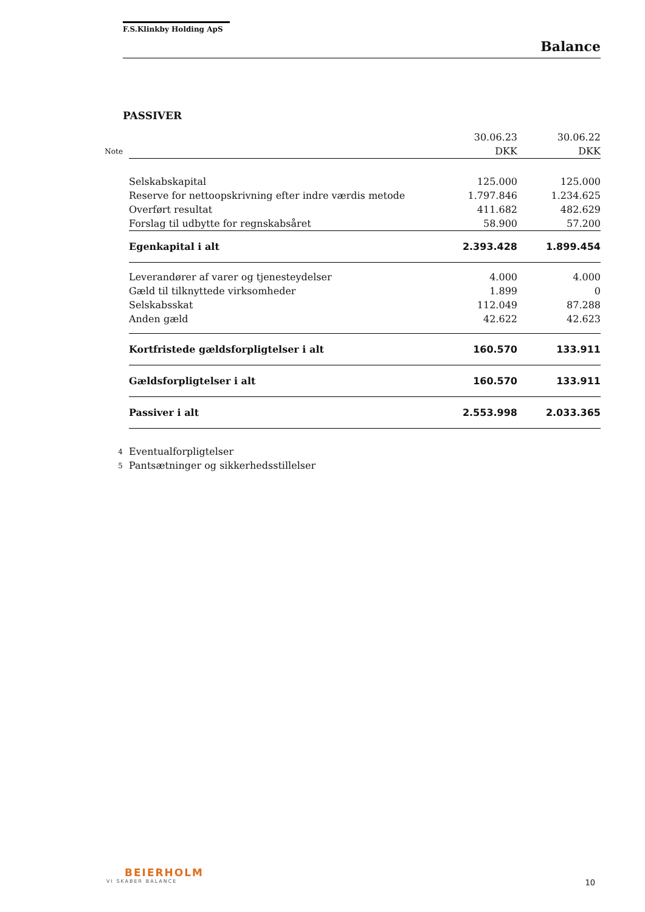F.S.Klinkby Holding ApS
Balance
PASSIVER
| | | 30.06.23 | 30.06.22 |
| Note | | DKK | DKK |
| | Selskabskapital | 125.000 | 125.000 |
| | Reserve for nettoopskrivning efter indre værdis metode | 1.797.846 | 1.234.625 |
| | Overført resultat | 411.682 | 482.629 |
| | Forslag til udbytte for regnskabsåret | 58.900 | 57.200 |
| | Egenkapital i alt | 2.393.428 | 1.899.454 |
| | Leverandører af varer og tjenesteydelser | 4.000 | 4.000 |
| | Gæld til tilknyttede virksomheder | 1.899 | 0 |
| | Selskabsskat | 112.049 | 87.288 |
| | Anden gæld | 42.622 | 42.623 |
| | Kortfristede gældsforpligtelser i alt | 160.570 | 133.911 |
| | Gældsforpligtelser i alt | 160.570 | 133.911 |
| | Passiver i alt | 2.553.998 | 2.033.365 |
| 4 | Eventualforpligtelser | | |
| 5 | Pantsætninger og sikkerhedsstillelser | | |
BEIERHOLM
VI SKABER BALANCE
10